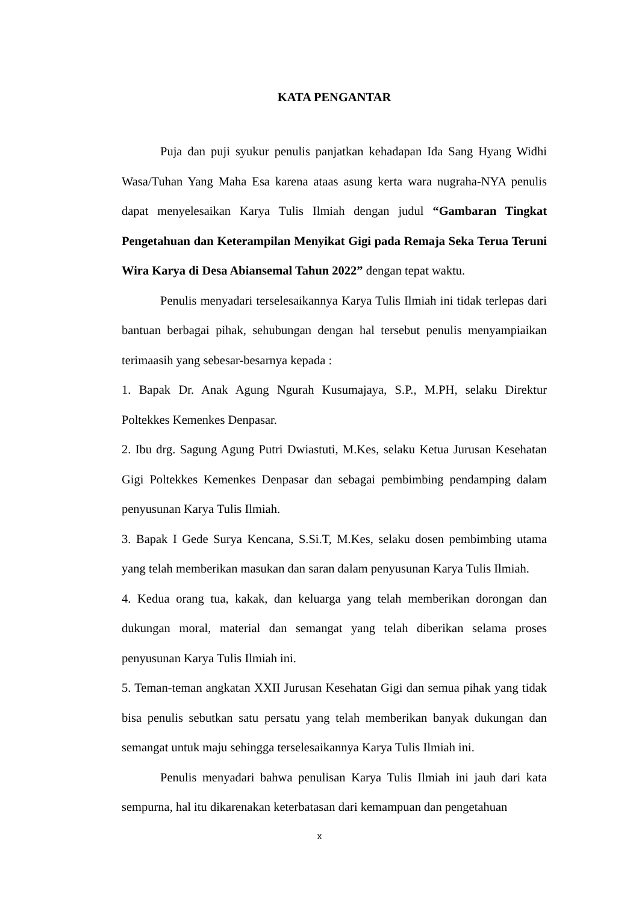KATA PENGANTAR
Puja dan puji syukur penulis panjatkan kehadapan Ida Sang Hyang Widhi Wasa/Tuhan Yang Maha Esa karena ataas asung kerta wara nugraha-NYA penulis dapat menyelesaikan Karya Tulis Ilmiah dengan judul “Gambaran Tingkat Pengetahuan dan Keterampilan Menyikat Gigi pada Remaja Seka Terua Teruni Wira Karya di Desa Abiansemal Tahun 2022” dengan tepat waktu.
Penulis menyadari terselesaikannya Karya Tulis Ilmiah ini tidak terlepas dari bantuan berbagai pihak, sehubungan dengan hal tersebut penulis menyampiaikan terimaasih yang sebesar-besarnya kepada :
1. Bapak Dr. Anak Agung Ngurah Kusumajaya, S.P., M.PH, selaku Direktur Poltekkes Kemenkes Denpasar.
2. Ibu drg. Sagung Agung Putri Dwiastuti, M.Kes, selaku Ketua Jurusan Kesehatan Gigi Poltekkes Kemenkes Denpasar dan sebagai pembimbing pendamping dalam penyusunan Karya Tulis Ilmiah.
3. Bapak I Gede Surya Kencana, S.Si.T, M.Kes, selaku dosen pembimbing utama yang telah memberikan masukan dan saran dalam penyusunan Karya Tulis Ilmiah.
4. Kedua orang tua, kakak, dan keluarga yang telah memberikan dorongan dan dukungan moral, material dan semangat yang telah diberikan selama proses penyusunan Karya Tulis Ilmiah ini.
5. Teman-teman angkatan XXII Jurusan Kesehatan Gigi dan semua pihak yang tidak bisa penulis sebutkan satu persatu yang telah memberikan banyak dukungan dan semangat untuk maju sehingga terselesaikannya Karya Tulis Ilmiah ini.
Penulis menyadari bahwa penulisan Karya Tulis Ilmiah ini jauh dari kata sempurna, hal itu dikarenakan keterbatasan dari kemampuan dan pengetahuan
x